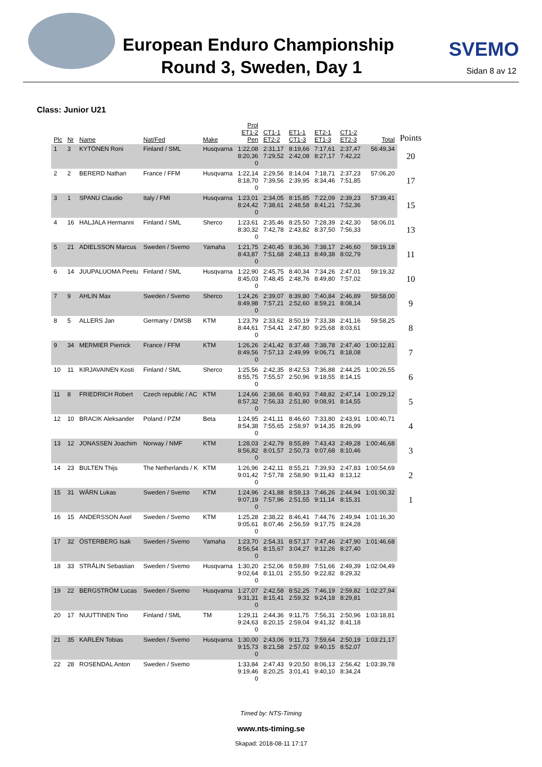European Enduro Championship
Round 3, Sweden, Day 1
SVEMO
Sidan 8 av 12
Class: Junior U21
| Plc | Nr | Name | Nat/Fed | Make | Prol ET1-2 Pen | CT1-1 ET2-2 | ET1-1 CT1-3 | ET2-1 ET1-3 | CT1-2 ET2-3 | Total | Points |
| --- | --- | --- | --- | --- | --- | --- | --- | --- | --- | --- | --- |
| 1 | 3 | KYTÖNEN Roni | Finland / SML | Husqvarna | 1:22,08 8:20,36 0 | 2:31,17 7:29,52 | 8:19,66 2:42,08 | 7:17,61 8:27,17 | 2:37,47 7:42,22 | 56:49,34 | 20 |
| 2 | 2 | BERERD Nathan | France / FFM | Husqvarna | 1:22,14 8:18,70 0 | 2:29,56 7:39,56 | 8:14,04 2:39,95 | 7:18,71 8:34,46 | 2:37,23 7:51,85 | 57:06,20 | 17 |
| 3 | 1 | SPANU Claudio | Italy / FMI | Husqvarna | 1:23,01 8:24,42 0 | 2:34,05 7:38,61 | 8:15,85 2:48,58 | 7:22,09 8:41,21 | 2:39,23 7:52,36 | 57:39,41 | 15 |
| 4 | 16 | HALJALA Hermanni | Finland / SML | Sherco | 1:23,61 8:30,32 0 | 2:35,46 7:42,78 | 8:25,50 2:43,82 | 7:28,39 8:37,50 | 2:42,30 7:56,33 | 58:06,01 | 13 |
| 5 | 21 | ADIELSSON Marcus | Sweden / Svemo | Yamaha | 1:21,75 8:43,87 0 | 2:40,45 7:51,68 | 8:36,36 2:48,13 | 7:38,17 8:49,38 | 2:46,60 8:02,79 | 59:19,18 | 11 |
| 6 | 14 | JUUPALUOMA Peetu | Finland / SML | Husqvarna | 1:22,90 8:45,03 0 | 2:45,75 7:48,45 | 8:40,34 2:48,76 | 7:34,26 8:49,80 | 2:47,01 7:57,02 | 59:19,32 | 10 |
| 7 | 9 | AHLIN Max | Sweden / Svemo | Sherco | 1:24,26 8:49,98 0 | 2:39,07 7:57,21 | 8:39,80 2:52,60 | 7:40,84 8:59,21 | 2:46,89 8:08,14 | 59:58,00 | 9 |
| 8 | 5 | ALLERS Jan | Germany / DMSB | KTM | 1:23,79 8:44,61 0 | 2:33,62 7:54,41 | 8:50,19 2:47,80 | 7:33,38 9:25,68 | 2:41,16 8:03,61 | 59:58,25 | 8 |
| 9 | 34 | MERMIER Pierrick | France / FFM | KTM | 1:26,26 8:49,56 0 | 2:41,42 7:57,13 | 8:37,48 2:49,99 | 7:38,78 9:06,71 | 2:47,40 8:18,08 | 1:00:12,81 | 7 |
| 10 | 11 | KIRJAVAINEN Kosti | Finland / SML | Sherco | 1:25,56 8:55,75 0 | 2:42,35 7:55,57 | 8:42,53 2:50,96 | 7:36,88 9:18,55 | 2:44,25 8:14,15 | 1:00:26,55 | 6 |
| 11 | 8 | FRIEDRICH Robert | Czech republic / AC | KTM | 1:24,66 8:57,32 0 | 2:38,66 7:56,33 | 8:40,93 2:51,80 | 7:48,82 9:08,91 | 2:47,14 8:14,55 | 1:00:29,12 | 5 |
| 12 | 10 | BRACIK Aleksander | Poland / PZM | Beta | 1:24,95 8:54,38 0 | 2:41,11 7:55,65 | 8:46,60 2:58,97 | 7:33,80 9:14,35 | 2:43,91 8:26,99 | 1:00:40,71 | 4 |
| 13 | 12 | JONASSEN Joachim | Norway / NMF | KTM | 1:28,03 8:56,82 0 | 2:42,79 8:01,57 | 8:55,89 2:50,73 | 7:43,43 9:07,68 | 2:49,28 8:10,46 | 1:00:46,68 | 3 |
| 14 | 23 | BULTEN Thijs | The Netherlands / K | KTM | 1:26,96 9:01,42 0 | 2:42,11 7:57,78 | 8:55,21 2:58,90 | 7:39,93 9:11,43 | 2:47,83 8:13,12 | 1:00:54,69 | 2 |
| 15 | 31 | WÄRN Lukas | Sweden / Svemo | KTM | 1:24,96 9:07,19 0 | 2:41,88 7:57,96 | 8:59,13 2:51,55 | 7:46,26 9:11,14 | 2:44,94 8:15,31 | 1:01:00,32 | 1 |
| 16 | 15 | ANDERSSON Axel | Sweden / Svemo | KTM | 1:25,28 9:05,61 0 | 2:38,22 8:07,46 | 8:46,41 2:56,59 | 7:44,76 9:17,75 | 2:49,94 8:24,28 | 1:01:16,30 | |
| 17 | 32 | ÖSTERBERG Isak | Sweden / Svemo | Yamaha | 1:23,70 8:56,54 0 | 2:54,31 8:15,67 | 8:57,17 3:04,27 | 7:47,46 9:12,26 | 2:47,90 8:27,40 | 1:01:46,68 | |
| 18 | 33 | STRÅLIN Sebastian | Sweden / Svemo | Husqvarna | 1:30,20 9:02,64 0 | 2:52,06 8:11,01 | 8:59,89 2:55,50 | 7:51,66 9:22,82 | 2:49,39 8:29,32 | 1:02:04,49 | |
| 19 | 22 | BERGSTRÖM Lucas | Sweden / Svemo | Husqvarna | 1:27,07 9:31,31 0 | 2:42,58 8:15,41 | 8:52,25 2:59,32 | 7:46,19 9:24,18 | 2:59,82 8:29,81 | 1:02:27,94 | |
| 20 | 17 | NUUTTINEN Tino | Finland / SML | TM | 1:29,11 9:24,63 0 | 2:44,36 8:20,15 | 9:11,75 2:59,04 | 7:56,31 9:41,32 | 2:50,96 8:41,18 | 1:03:18,81 | |
| 21 | 35 | KARLÉN Tobias | Sweden / Svemo | Husqvarna | 1:30,00 9:15,73 0 | 2:43,06 8:21,58 | 9:11,73 2:57,02 | 7:59,64 9:40,15 | 2:50,19 8:52,07 | 1:03:21,17 | |
| 22 | 28 | ROSENDAL Anton | Sweden / Svemo | | 1:33,84 9:19,46 0 | 2:47,43 8:20,25 | 9:20,50 3:01,41 | 8:06,13 9:40,10 | 2:56,42 8:34,24 | 1:03:39,78 | |
Timed by: NTS-Timing
www.nts-timing.se
Skapad: 2018-08-11 17:17